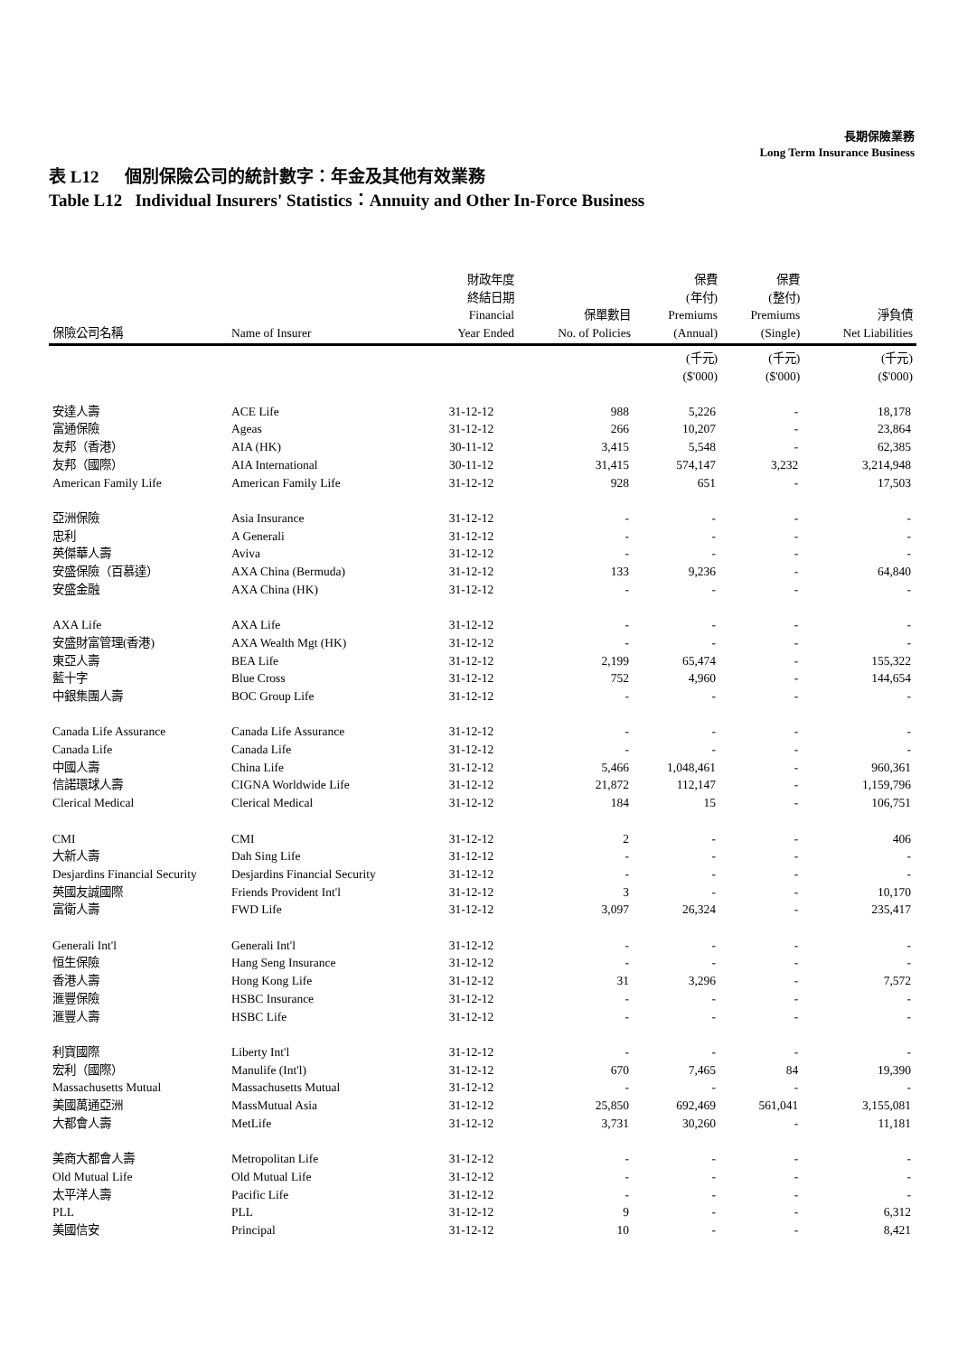長期保險業務
Long Term Insurance Business
表 L12 個別保險公司的統計數字：年金及其他有效業務
Table L12 Individual Insurers' Statistics：Annuity and Other In-Force Business
| 保險公司名稱 | Name of Insurer | 財政年度 終結日期 Financial Year Ended | 保單數目 No. of Policies | 保費 (年付) Premiums (Annual) | 保費 (整付) Premiums (Single) | 淨負債 Net Liabilities |
| --- | --- | --- | --- | --- | --- | --- |
| | | | | (千元) ($'000) | (千元) ($'000) | (千元) ($'000) |
| 安達人壽 | ACE Life | 31-12-12 | 988 | 5,226 | - | 18,178 |
| 富通保險 | Ageas | 31-12-12 | 266 | 10,207 | - | 23,864 |
| 友邦（香港） | AIA (HK) | 30-11-12 | 3,415 | 5,548 | - | 62,385 |
| 友邦（國際） | AIA International | 30-11-12 | 31,415 | 574,147 | 3,232 | 3,214,948 |
| American Family Life | American Family Life | 31-12-12 | 928 | 651 | - | 17,503 |
| 亞洲保險 | Asia Insurance | 31-12-12 | - | - | - | - |
| 忠利 | A Generali | 31-12-12 | - | - | - | - |
| 英傑華人壽 | Aviva | 31-12-12 | - | - | - | - |
| 安盛保險（百慕達） | AXA China (Bermuda) | 31-12-12 | 133 | 9,236 | - | 64,840 |
| 安盛金融 | AXA China (HK) | 31-12-12 | - | - | - | - |
| AXA Life | AXA Life | 31-12-12 | - | - | - | - |
| 安盛財富管理(香港) | AXA Wealth Mgt (HK) | 31-12-12 | - | - | - | - |
| 東亞人壽 | BEA Life | 31-12-12 | 2,199 | 65,474 | - | 155,322 |
| 藍十字 | Blue Cross | 31-12-12 | 752 | 4,960 | - | 144,654 |
| 中銀集團人壽 | BOC Group Life | 31-12-12 | - | - | - | - |
| Canada Life Assurance | Canada Life Assurance | 31-12-12 | - | - | - | - |
| Canada Life | Canada Life | 31-12-12 | - | - | - | - |
| 中國人壽 | China Life | 31-12-12 | 5,466 | 1,048,461 | - | 960,361 |
| 信諾環球人壽 | CIGNA Worldwide Life | 31-12-12 | 21,872 | 112,147 | - | 1,159,796 |
| Clerical Medical | Clerical Medical | 31-12-12 | 184 | 15 | - | 106,751 |
| CMI | CMI | 31-12-12 | 2 | - | - | 406 |
| 大新人壽 | Dah Sing Life | 31-12-12 | - | - | - | - |
| Desjardins Financial Security | Desjardins Financial Security | 31-12-12 | - | - | - | - |
| 英國友誠國際 | Friends Provident Int'l | 31-12-12 | 3 | - | - | 10,170 |
| 富衛人壽 | FWD Life | 31-12-12 | 3,097 | 26,324 | - | 235,417 |
| Generali Int'l | Generali Int'l | 31-12-12 | - | - | - | - |
| 恒生保險 | Hang Seng Insurance | 31-12-12 | - | - | - | - |
| 香港人壽 | Hong Kong Life | 31-12-12 | 31 | 3,296 | - | 7,572 |
| 滙豐保險 | HSBC Insurance | 31-12-12 | - | - | - | - |
| 滙豐人壽 | HSBC Life | 31-12-12 | - | - | - | - |
| 利寶國際 | Liberty Int'l | 31-12-12 | - | - | - | - |
| 宏利（國際） | Manulife (Int'l) | 31-12-12 | 670 | 7,465 | 84 | 19,390 |
| Massachusetts Mutual | Massachusetts Mutual | 31-12-12 | - | - | - | - |
| 美國萬通亞洲 | MassMutual Asia | 31-12-12 | 25,850 | 692,469 | 561,041 | 3,155,081 |
| 大都會人壽 | MetLife | 31-12-12 | 3,731 | 30,260 | - | 11,181 |
| 美商大都會人壽 | Metropolitan Life | 31-12-12 | - | - | - | - |
| Old Mutual Life | Old Mutual Life | 31-12-12 | - | - | - | - |
| 太平洋人壽 | Pacific Life | 31-12-12 | - | - | - | - |
| PLL | PLL | 31-12-12 | 9 | - | - | 6,312 |
| 美國信安 | Principal | 31-12-12 | 10 | - | - | 8,421 |